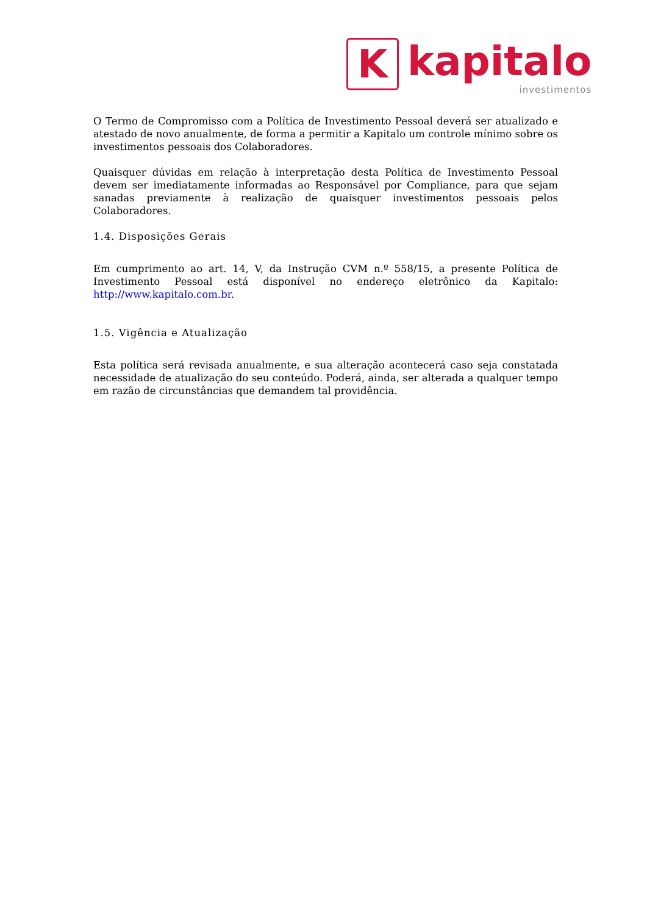K
kapitalo
investimentos
O Termo de Compromisso com a Política de Investimento Pessoal deverá ser atualizado e atestado de novo anualmente, de forma a permitir a Kapitalo um controle mínimo sobre os investimentos pessoais dos Colaboradores.
Quaisquer dúvidas em relação à interpretação desta Política de Investimento Pessoal devem ser imediatamente informadas ao Responsável por Compliance, para que sejam sanadas previamente à realização de quaisquer investimentos pessoais pelos Colaboradores.
1.4. Disposições Gerais
Em cumprimento ao art. 14, V, da Instrução CVM n.º 558/15, a presente Política de Investimento Pessoal está disponível no endereço eletrônico da Kapitalo: http://www.kapitalo.com.br.
1.5. Vigência e Atualização
Esta política será revisada anualmente, e sua alteração acontecerá caso seja constatada necessidade de atualização do seu conteúdo. Poderá, ainda, ser alterada a qualquer tempo em razão de circunstâncias que demandem tal providência.